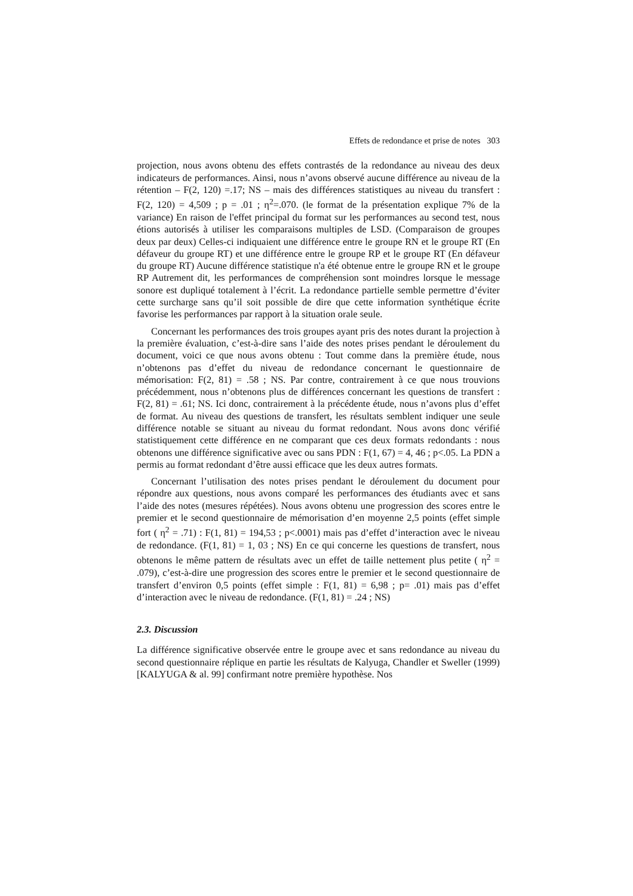Effets de redondance et prise de notes 303
projection, nous avons obtenu des effets contrastés de la redondance au niveau des deux indicateurs de performances. Ainsi, nous n’avons observé aucune différence au niveau de la rétention – F(2, 120) =.17; NS – mais des différences statistiques au niveau du transfert : F(2, 120) = 4,509 ; p = .01 ; η<sup>2</sup>=.070. (le format de la présentation explique 7% de la variance) En raison de l'effet principal du format sur les performances au second test, nous étions autorisés à utiliser les comparaisons multiples de LSD. (Comparaison de groupes deux par deux) Celles-ci indiquaient une différence entre le groupe RN et le groupe RT (En défaveur du groupe RT) et une différence entre le groupe RP et le groupe RT (En défaveur du groupe RT) Aucune différence statistique n'a été obtenue entre le groupe RN et le groupe RP Autrement dit, les performances de compréhension sont moindres lorsque le message sonore est dupliqué totalement à l’écrit. La redondance partielle semble permettre d’éviter cette surcharge sans qu’il soit possible de dire que cette information synthétique écrite favorise les performances par rapport à la situation orale seule.
Concernant les performances des trois groupes ayant pris des notes durant la projection à la première évaluation, c’est-à-dire sans l’aide des notes prises pendant le déroulement du document, voici ce que nous avons obtenu : Tout comme dans la première étude, nous n’obtenons pas d’effet du niveau de redondance concernant le questionnaire de mémorisation: F(2, 81) = .58 ; NS. Par contre, contrairement à ce que nous trouvions précédemment, nous n’obtenons plus de différences concernant les questions de transfert : F(2, 81) = .61; NS. Ici donc, contrairement à la précédente étude, nous n’avons plus d’effet de format. Au niveau des questions de transfert, les résultats semblent indiquer une seule différence notable se situant au niveau du format redondant. Nous avons donc vérifié statistiquement cette différence en ne comparant que ces deux formats redondants : nous obtenons une différence significative avec ou sans PDN : F(1, 67) = 4, 46 ; p<.05. La PDN a permis au format redondant d’être aussi efficace que les deux autres formats.
Concernant l’utilisation des notes prises pendant le déroulement du document pour répondre aux questions, nous avons comparé les performances des étudiants avec et sans l’aide des notes (mesures répétées). Nous avons obtenu une progression des scores entre le premier et le second questionnaire de mémorisation d’en moyenne 2,5 points (effet simple fort ( η<sup>2</sup> = .71) : F(1, 81) = 194,53 ; p<.0001) mais pas d’effet d’interaction avec le niveau de redondance. (F(1, 81) = 1, 03 ; NS) En ce qui concerne les questions de transfert, nous obtenons le même pattern de résultats avec un effet de taille nettement plus petite ( η<sup>2</sup> = .079), c’est-à-dire une progression des scores entre le premier et le second questionnaire de transfert d’environ 0,5 points (effet simple : F(1, 81) = 6,98 ; p= .01) mais pas d’effet d’interaction avec le niveau de redondance. (F(1, 81) = .24 ; NS)
2.3. Discussion
La différence significative observée entre le groupe avec et sans redondance au niveau du second questionnaire réplique en partie les résultats de Kalyuga, Chandler et Sweller (1999) [KALYUGA & al. 99] confirmant notre première hypothèse. Nos